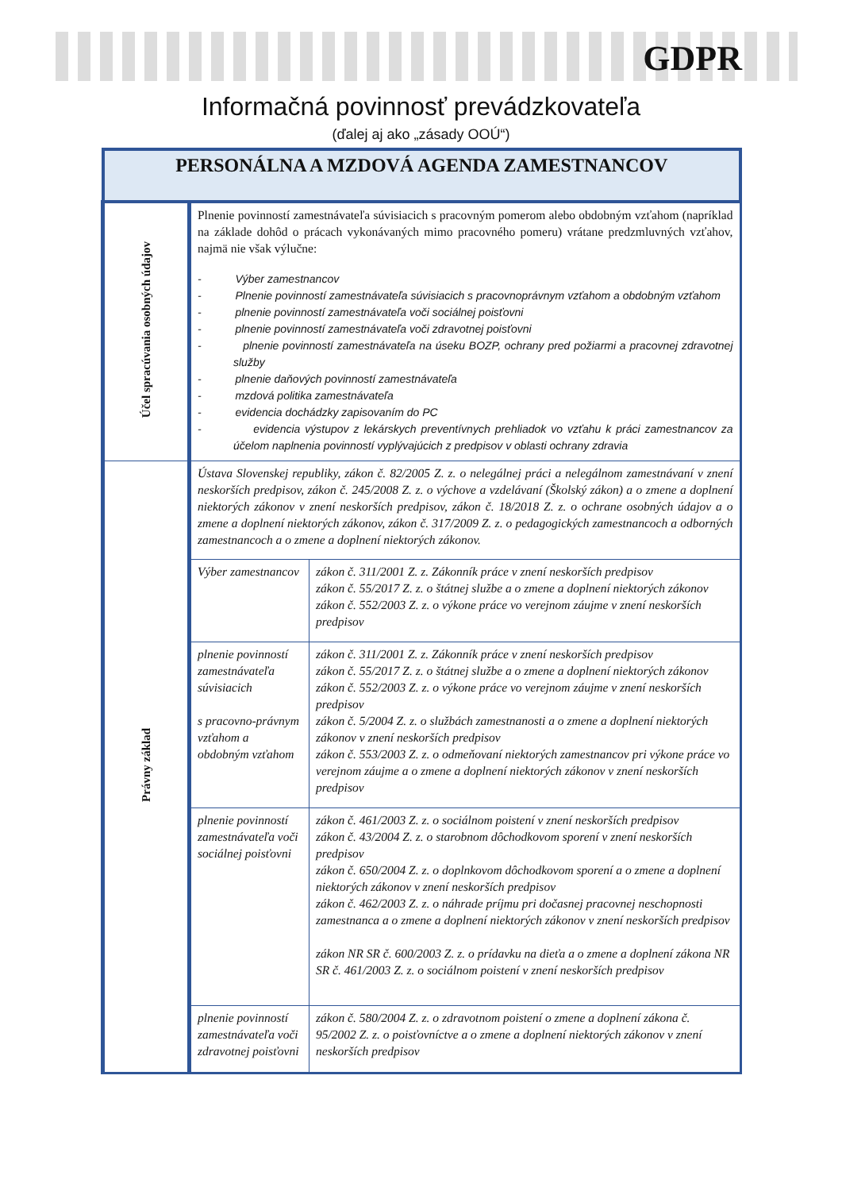GDPR
Informačná povinnosť prevádzkovateľa
(ďalej aj ako „zásady OOÚ“)
| PERSONÁLNA A MZDOVÁ AGENDA ZAMESTNANCOV | | |
| Účel spracúvania osobných údajov | Plnenie povinností zamestnávateľa súvisiacich s pracovným pomerom alebo obdobným vzťahom (napríklad na základe dohôd o prácach vykonávaných mimo pracovného pomeru) vrátane predzmluvných vzťahov, najmä nie však výlučne: - Výber zamestnancov - Plnenie povinností zamestnávateľa súvisiacich s pracovnoprávnym vzťahom a obdobným vzťahom - plnenie povinností zamestnávateľa voči sociálnej poisťovni - plnenie povinností zamestnávateľa voči zdravotnej poisťovni - plnenie povinností zamestnávateľa na úseku BOZP, ochrany pred požiarmi a pracovnej zdravotnej služby - plnenie daňových povinností zamestnávateľa - mzdová politika zamestnávateľa - evidencia dochádzky zapisovaním do PC - evidencia výstupov z lekárskych preventívnych prehliadok vo vzťahu k práci zamestnancov za účelom naplnenia povinností vyplývajúcich z predpisov v oblasti ochrany zdravia | |
| Právny základ | Ústava Slovenskej republiky, zákon č. 82/2005 Z. z. o nelegálnej práci a nelegálnom zamestnávaní v znení neskorších predpisov, zákon č. 245/2008 Z. z. o výchove a vzdelávaní (Školský zákon) a o zmene a doplnení niektorých zákonov v znení neskorších predpisov, zákon č. 18/2018 Z. z. o ochrane osobných údajov a o zmene a doplnení niektorých zákonov, zákon č. 317/2009 Z. z. o pedagogických zamestnancoch a odborných zamestnancoch a o zmene a doplnení niektorých zákonov. | |
| | Výber zamestnancov | zákon č. 311/2001 Z. z. Zákonník práce v znení neskorších predpisov zákon č. 55/2017 Z. z. o štátnej službe a o zmene a doplnení niektorých zákonov zákon č. 552/2003 Z. z. o výkone práce vo verejnom záujme v znení neskorších predpisov |
| | plnenie povinností zamestnávateľa súvisiacich s pracovno-právnym vzťahom a obdobným vzťahom | zákon č. 311/2001 Z. z. Zákonník práce v znení neskorších predpisov zákon č. 55/2017 Z. z. o štátnej službe a o zmene a doplnení niektorých zákonov zákon č. 552/2003 Z. z. o výkone práce vo verejnom záujme v znení neskorších predpisov zákon č. 5/2004 Z. z. o službách zamestnanosti a o zmene a doplnení niektorých zákonov v znení neskorších predpisov zákon č. 553/2003 Z. z. o odmeňovaní niektorých zamestnancov pri výkone práce vo verejnom záujme a o zmene a doplnení niektorých zákonov v znení neskorších predpisov |
| | plnenie povinností zamestnávateľa voči sociálnej poisťovni | zákon č. 461/2003 Z. z. o sociálnom poistení v znení neskorších predpisov zákon č. 43/2004 Z. z. o starobnom dôchodkovom sporení v znení neskorších predpisov zákon č. 650/2004 Z. z. o doplnkovom dôchodkovom sporení a o zmene a doplnení niektorých zákonov v znení neskorších predpisov zákon č. 462/2003 Z. z. o náhrade príjmu pri dočasnej pracovnej neschopnosti zamestnanca a o zmene a doplnení niektorých zákonov v znení neskorších predpisov zákon NR SR č. 600/2003 Z. z. o prídavku na dieťa a o zmene a doplnení zákona NR SR č. 461/2003 Z. z. o sociálnom poistení v znení neskorších predpisov |
| | plnenie povinností zamestnávateľa voči zdravotnej poisťovni | zákon č. 580/2004 Z. z. o zdravotnom poistení o zmene a doplnení zákona č. 95/2002 Z. z. o poisťovníctve a o zmene a doplnení niektorých zákonov v znení neskorších predpisov |